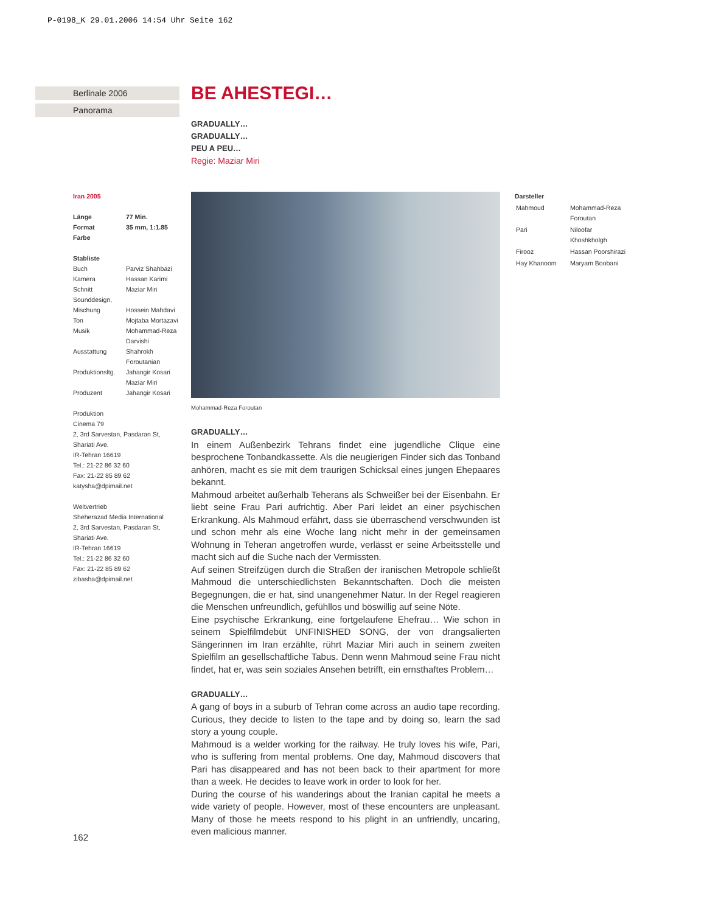P-0198_K 29.01.2006 14:54 Uhr Seite 162
Berlinale 2006
Panorama
BE AHESTEGI…
GRADUALLY…
GRADUALLY…
PEU A PEU…
Regie: Maziar Miri
Iran 2005
| Länge | 77 Min. |
| Format | 35 mm, 1:1.85 |
| Farbe | |
Stabliste
| Buch | Parviz Shahbazi |
| Kamera | Hassan Karimi |
| Schnitt | Maziar Miri |
| Sounddesign, | |
| Mischung | Hossein Mahdavi |
| Ton | Mojtaba Mortazavi |
| Musik | Mohammad-Reza Darvishi |
| Ausstattung | Shahrokh Foroutanian |
| Produktionsltg. | Jahangir Kosari Maziar Miri |
| Produzent | Jahangir Kosari |
Produktion
Cinema 79
2, 3rd Sarvestan, Pasdaran St, Shariati Ave.
IR-Tehran 16619
Tel.: 21-22 86 32 60
Fax: 21-22 85 89 62
katysha@dpimail.net
Weltvertrieb
Sheherazad Media International
2, 3rd Sarvestan, Pasdaran St, Shariati Ave.
IR-Tehran 16619
Tel.: 21-22 86 32 60
Fax: 21-22 85 89 62
zibasha@dpimail.net
Mohammad-Reza Foroutan
Darsteller
| Mahmoud | Mohammad-Reza Foroutan |
| Pari | Niloofar Khoshkholgh |
| Firooz | Hassan Poorshirazi |
| Hay Khanoom | Maryam Boobani |
GRADUALLY…
In einem Außenbezirk Tehrans findet eine jugendliche Clique eine besprochene Tonbandkassette. Als die neugierigen Finder sich das Tonband anhören, macht es sie mit dem traurigen Schicksal eines jungen Ehepaares bekannt.
Mahmoud arbeitet außerhalb Teherans als Schweißer bei der Eisenbahn. Er liebt seine Frau Pari aufrichtig. Aber Pari leidet an einer psychischen Erkrankung. Als Mahmoud erfährt, dass sie überraschend verschwunden ist und schon mehr als eine Woche lang nicht mehr in der gemeinsamen Wohnung in Teheran angetroffen wurde, verlässt er seine Arbeitsstelle und macht sich auf die Suche nach der Vermissten.
Auf seinen Streifzügen durch die Straßen der iranischen Metropole schließt Mahmoud die unterschiedlichsten Bekanntschaften. Doch die meisten Begegnungen, die er hat, sind unangenehmer Natur. In der Regel reagieren die Menschen unfreundlich, gefühllos und böswillig auf seine Nöte.
Eine psychische Erkrankung, eine fortgelaufene Ehefrau… Wie schon in seinem Spielfilmdebüt UNFINISHED SONG, der von drangsalierten Sängerinnen im Iran erzählte, rührt Maziar Miri auch in seinem zweiten Spielfilm an gesellschaftliche Tabus. Denn wenn Mahmoud seine Frau nicht findet, hat er, was sein soziales Ansehen betrifft, ein ernsthaftes Problem…
GRADUALLY…
A gang of boys in a suburb of Tehran come across an audio tape recording. Curious, they decide to listen to the tape and by doing so, learn the sad story a young couple.
Mahmoud is a welder working for the railway. He truly loves his wife, Pari, who is suffering from mental problems. One day, Mahmoud discovers that Pari has disappeared and has not been back to their apartment for more than a week. He decides to leave work in order to look for her.
During the course of his wanderings about the Iranian capital he meets a wide variety of people. However, most of these encounters are unpleasant. Many of those he meets respond to his plight in an unfriendly, uncaring, even malicious manner.
162